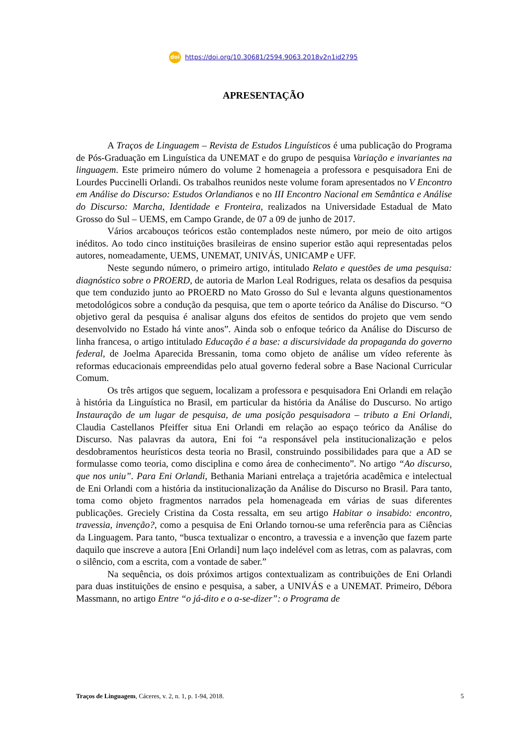doi https://doi.org/10.30681/2594.9063.2018v2n1id2795
APRESENTAÇÃO
A Traços de Linguagem – Revista de Estudos Linguísticos é uma publicação do Programa de Pós-Graduação em Linguística da UNEMAT e do grupo de pesquisa Variação e invariantes na linguagem. Este primeiro número do volume 2 homenageia a professora e pesquisadora Eni de Lourdes Puccinelli Orlandi. Os trabalhos reunidos neste volume foram apresentados no V Encontro em Análise do Discurso: Estudos Orlandianos e no III Encontro Nacional em Semântica e Análise do Discurso: Marcha, Identidade e Fronteira, realizados na Universidade Estadual de Mato Grosso do Sul – UEMS, em Campo Grande, de 07 a 09 de junho de 2017.
Vários arcabouços teóricos estão contemplados neste número, por meio de oito artigos inéditos. Ao todo cinco instituições brasileiras de ensino superior estão aqui representadas pelos autores, nomeadamente, UEMS, UNEMAT, UNIVÁS, UNICAMP e UFF.
Neste segundo número, o primeiro artigo, intitulado Relato e questões de uma pesquisa: diagnóstico sobre o PROERD, de autoria de Marlon Leal Rodrigues, relata os desafios da pesquisa que tem conduzido junto ao PROERD no Mato Grosso do Sul e levanta alguns questionamentos metodológicos sobre a condução da pesquisa, que tem o aporte teórico da Análise do Discurso. “O objetivo geral da pesquisa é analisar alguns dos efeitos de sentidos do projeto que vem sendo desenvolvido no Estado há vinte anos”. Ainda sob o enfoque teórico da Análise do Discurso de linha francesa, o artigo intitulado Educação é a base: a discursividade da propaganda do governo federal, de Joelma Aparecida Bressanin, toma como objeto de análise um vídeo referente às reformas educacionais empreendidas pelo atual governo federal sobre a Base Nacional Curricular Comum.
Os três artigos que seguem, localizam a professora e pesquisadora Eni Orlandi em relação à história da Linguística no Brasil, em particular da história da Análise do Duscurso. No artigo Instauração de um lugar de pesquisa, de uma posição pesquisadora – tributo a Eni Orlandi, Claudia Castellanos Pfeiffer situa Eni Orlandi em relação ao espaço teórico da Análise do Discurso. Nas palavras da autora, Eni foi “a responsável pela institucionalização e pelos desdobramentos heurísticos desta teoria no Brasil, construindo possibilidades para que a AD se formulasse como teoria, como disciplina e como área de conhecimento”. No artigo “Ao discurso, que nos uniu”. Para Eni Orlandi, Bethania Mariani entrelaça a trajetória acadêmica e intelectual de Eni Orlandi com a história da institucionalização da Análise do Discurso no Brasil. Para tanto, toma como objeto fragmentos narrados pela homenageada em várias de suas diferentes publicações. Greciely Cristina da Costa ressalta, em seu artigo Habitar o insabido: encontro, travessia, invenção?, como a pesquisa de Eni Orlando tornou-se uma referência para as Ciências da Linguagem. Para tanto, “busca textualizar o encontro, a travessia e a invenção que fazem parte daquilo que inscreve a autora [Eni Orlandi] num laço indelével com as letras, com as palavras, com o silêncio, com a escrita, com a vontade de saber.”
Na sequência, os dois próximos artigos contextualizam as contribuições de Eni Orlandi para duas instituições de ensino e pesquisa, a saber, a UNIVÁS e a UNEMAT. Primeiro, Débora Massmann, no artigo Entre “o já-dito e o a-se-dizer”: o Programa de
Traços de Linguagem, Cáceres, v. 2, n. 1, p. 1-94, 2018. 5